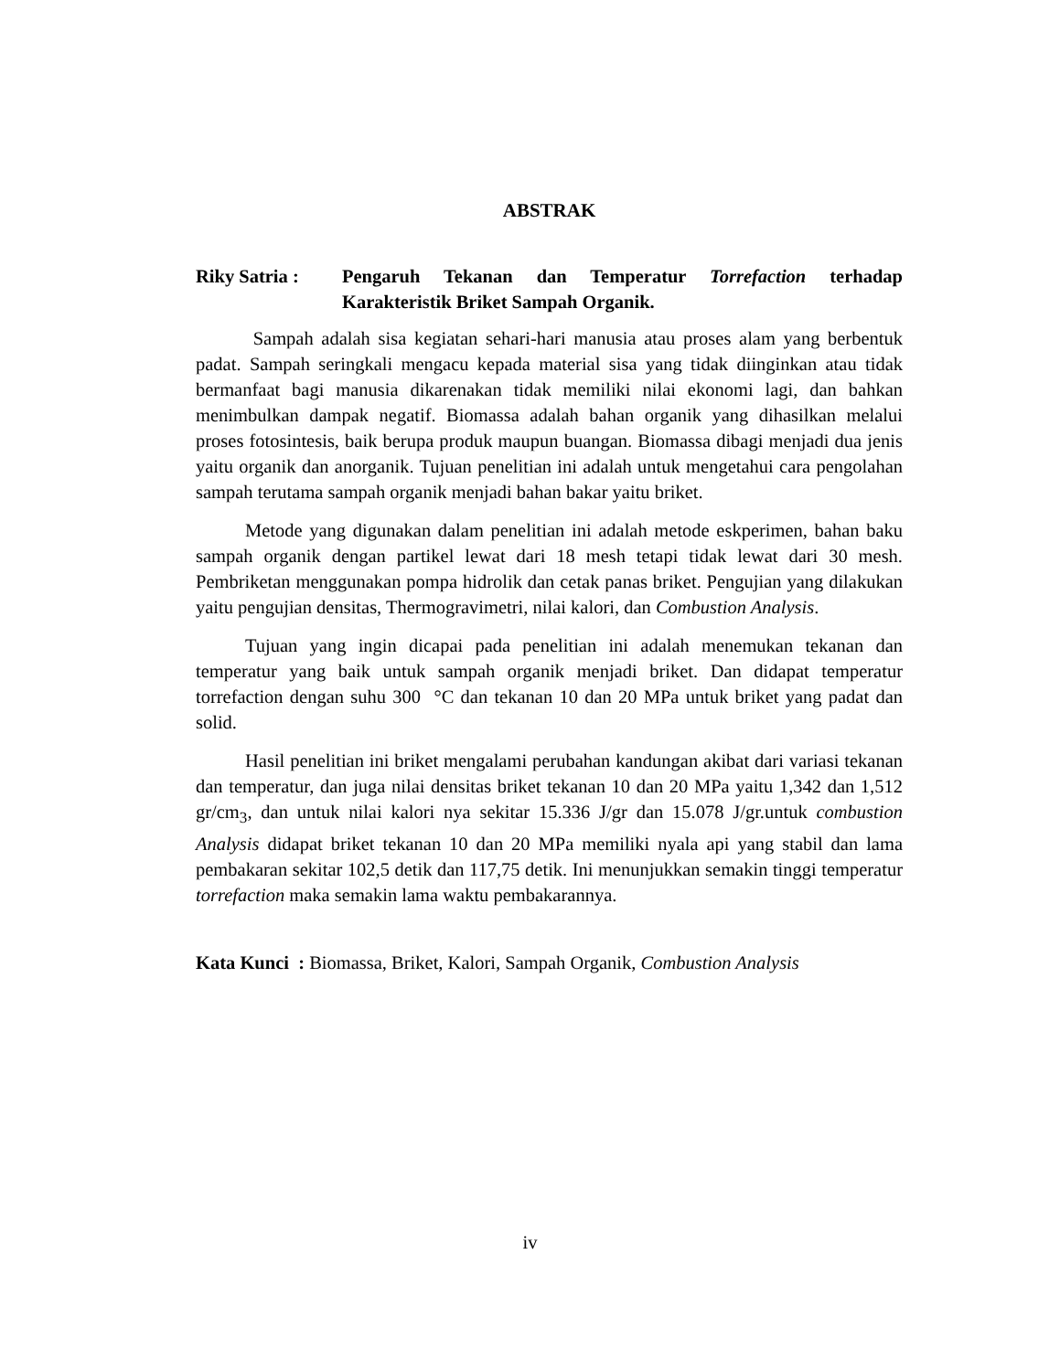ABSTRAK
Riky Satria : Pengaruh Tekanan dan Temperatur Torrefaction terhadap Karakteristik Briket Sampah Organik.
Sampah adalah sisa kegiatan sehari-hari manusia atau proses alam yang berbentuk padat. Sampah seringkali mengacu kepada material sisa yang tidak diinginkan atau tidak bermanfaat bagi manusia dikarenakan tidak memiliki nilai ekonomi lagi, dan bahkan menimbulkan dampak negatif. Biomassa adalah bahan organik yang dihasilkan melalui proses fotosintesis, baik berupa produk maupun buangan. Biomassa dibagi menjadi dua jenis yaitu organik dan anorganik. Tujuan penelitian ini adalah untuk mengetahui cara pengolahan sampah terutama sampah organik menjadi bahan bakar yaitu briket.
Metode yang digunakan dalam penelitian ini adalah metode eskperimen, bahan baku sampah organik dengan partikel lewat dari 18 mesh tetapi tidak lewat dari 30 mesh. Pembriketan menggunakan pompa hidrolik dan cetak panas briket. Pengujian yang dilakukan yaitu pengujian densitas, Thermogravimetri, nilai kalori, dan Combustion Analysis.
Tujuan yang ingin dicapai pada penelitian ini adalah menemukan tekanan dan temperatur yang baik untuk sampah organik menjadi briket. Dan didapat temperatur torrefaction dengan suhu 300 °C dan tekanan 10 dan 20 MPa untuk briket yang padat dan solid.
Hasil penelitian ini briket mengalami perubahan kandungan akibat dari variasi tekanan dan temperatur, dan juga nilai densitas briket tekanan 10 dan 20 MPa yaitu 1,342 dan 1,512 gr/cm<sub>3</sub>, dan untuk nilai kalori nya sekitar 15.336 J/gr dan 15.078 J/gr.untuk combustion Analysis didapat briket tekanan 10 dan 20 MPa memiliki nyala api yang stabil dan lama pembakaran sekitar 102,5 detik dan 117,75 detik. Ini menunjukkan semakin tinggi temperatur torrefaction maka semakin lama waktu pembakarannya.
Kata Kunci : Biomassa, Briket, Kalori, Sampah Organik, Combustion Analysis
iv